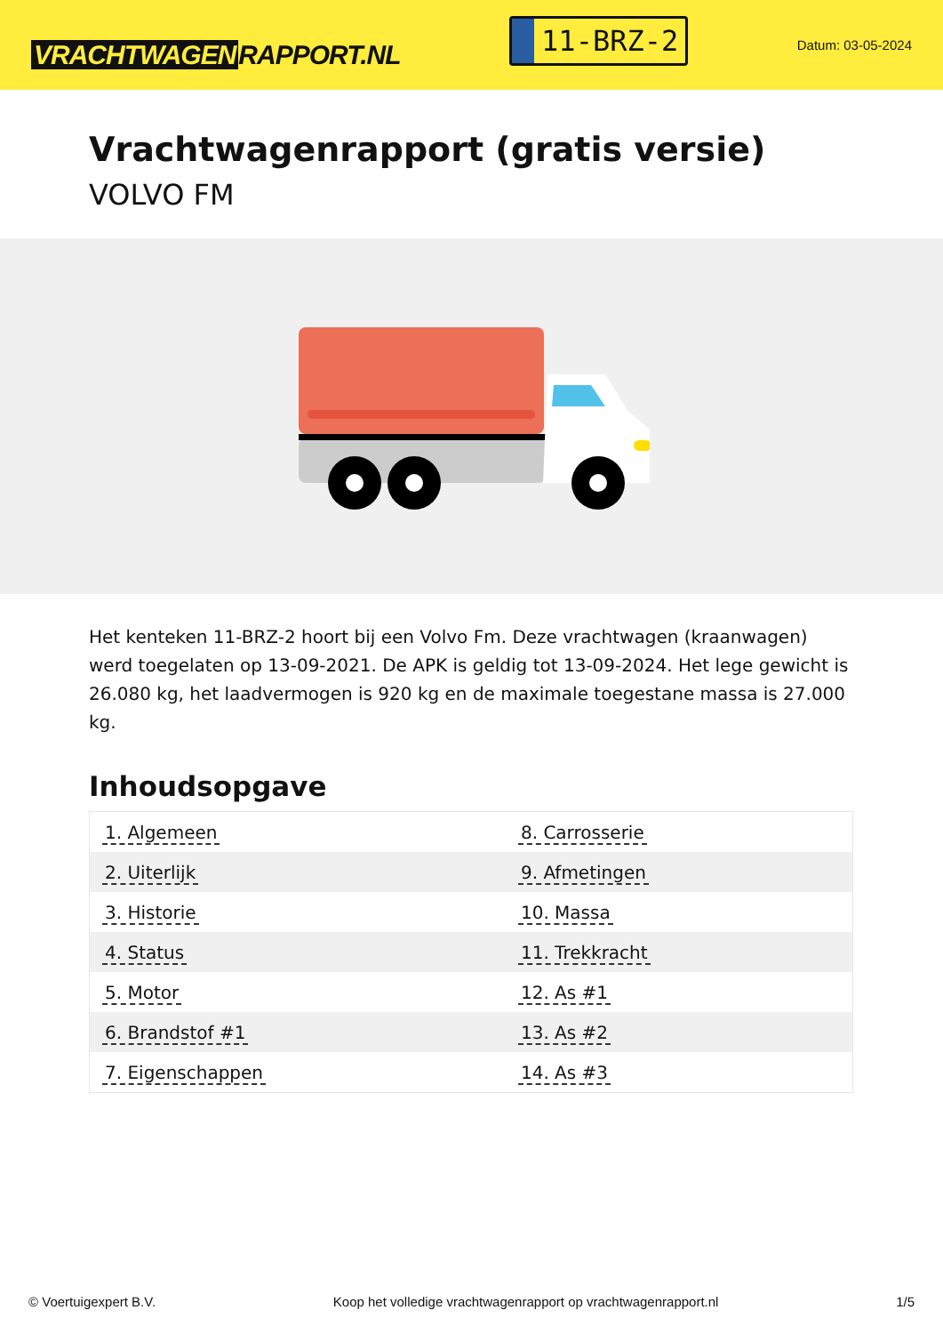VRACHTWAGEN RAPPORT.NL
11-BRZ-2
Datum: 03-05-2024
Vrachtwagenrapport (gratis versie)
VOLVO FM
Het kenteken 11-BRZ-2 hoort bij een Volvo Fm. Deze vrachtwagen (kraanwagen) werd toegelaten op 13-09-2021. De APK is geldig tot 13-09-2024. Het lege gewicht is 26.080 kg, het laadvermogen is 920 kg en de maximale toegestane massa is 27.000 kg.
Inhoudsopgave
| 1. Algemeen | 8. Carrosserie |
| 2. Uiterlijk | 9. Afmetingen |
| 3. Historie | 10. Massa |
| 4. Status | 11. Trekkracht |
| 5. Motor | 12. As #1 |
| 6. Brandstof #1 | 13. As #2 |
| 7. Eigenschappen | 14. As #3 |
© Voertuigexpert B.V. Koop het volledige vrachtwagenrapport op vrachtwagenrapport.nl 1/5